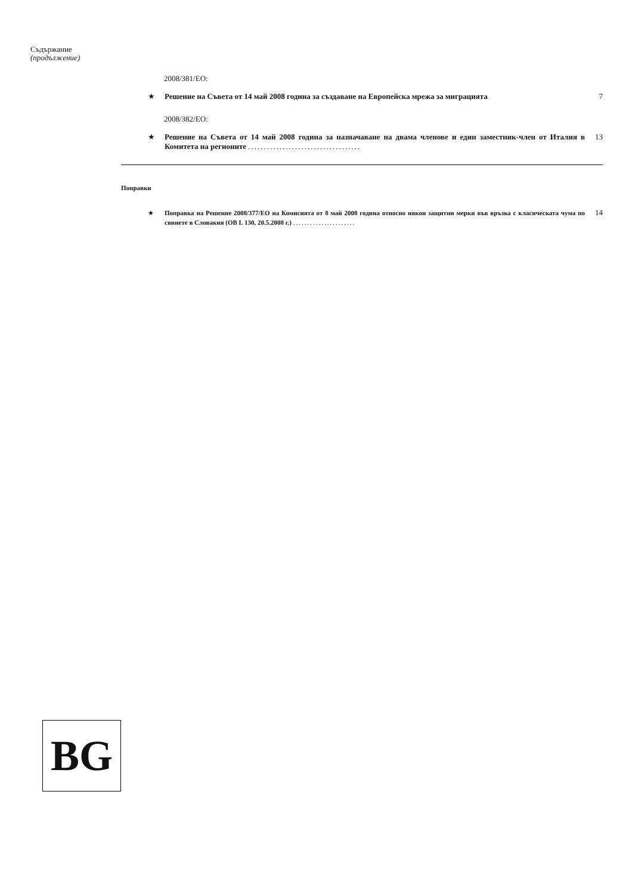Съдържание
(продължение)
2008/381/ЕО:
★ Решение на Съвета от 14 май 2008 година за създаване на Европейска мрежа за миграцията 7
2008/382/ЕО:
★ Решение на Съвета от 14 май 2008 година за назначаване на двама членове и един заместник-член от Италия в Комитета на регионите .................................... 13
Поправки
★ Поправка на Решение 2008/377/ЕО на Комисията от 8 май 2008 година относно някои защитни мерки във връзка с класическата чума по свинете в Словакия (ОВ L 130, 20.5.2008 г.) ...................... 14
BG